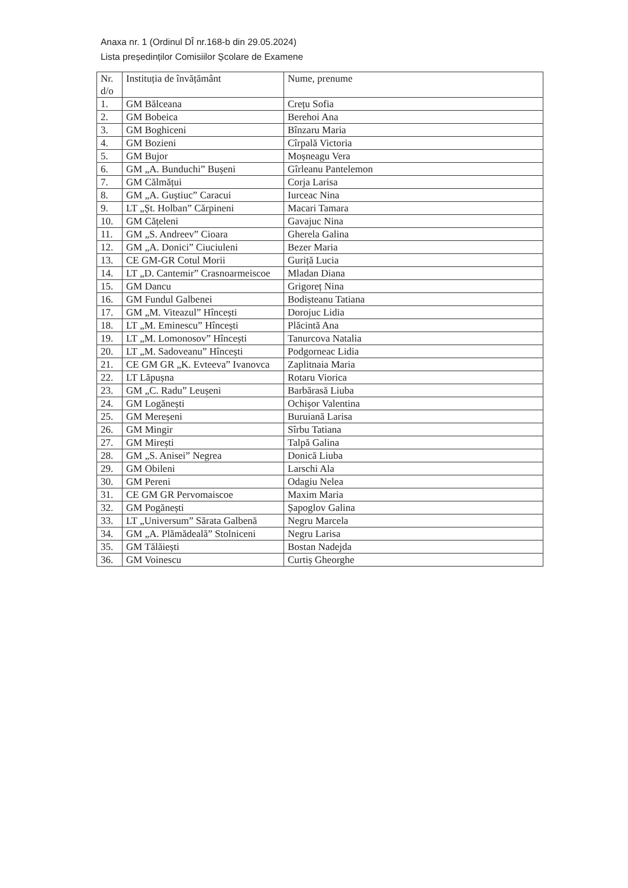Anaxa nr. 1 (Ordinul DÎ nr.168-b din 29.05.2024)
Lista președinților Comisiilor Școlare de Examene
| Nr. d/o | Instituția de învățământ | Nume, prenume |
| 1. | GM Bălceana | Crețu Sofia |
| 2. | GM Bobeica | Berehoi Ana |
| 3. | GM Boghiceni | Bînzaru Maria |
| 4. | GM Bozieni | Cîrpală Victoria |
| 5. | GM Bujor | Moșneagu Vera |
| 6. | GM „A. Bunduchi” Bușeni | Gîrleanu Pantelemon |
| 7. | GM Călmățui | Corja Larisa |
| 8. | GM „A. Guștiuc” Caracui | Iurceac Nina |
| 9. | LT „Șt. Holban” Cărpineni | Macari Tamara |
| 10. | GM Cățeleni | Gavajuc Nina |
| 11. | GM „S. Andreev” Cioara | Gherela Galina |
| 12. | GM „A. Donici” Ciuciuleni | Bezer Maria |
| 13. | CE GM-GR Cotul Morii | Guriță Lucia |
| 14. | LT „D. Cantemir” Crasnoarmeiscoe | Mladan Diana |
| 15. | GM Dancu | Grigoreț Nina |
| 16. | GM Fundul Galbenei | Bodișteanu Tatiana |
| 17. | GM „M. Viteazul” Hîncești | Dorojuc Lidia |
| 18. | LT „M. Eminescu” Hîncești | Plăcintă Ana |
| 19. | LT „M. Lomonosov” Hîncești | Tanurcova Natalia |
| 20. | LT „M. Sadoveanu” Hîncești | Podgorneac Lidia |
| 21. | CE GM GR „K. Evteeva” Ivanovca | Zaplitnaia Maria |
| 22. | LT Lăpușna | Rotaru Viorica |
| 23. | GM „C. Radu” Leușeni | Barbărasă Liuba |
| 24. | GM Logănești | Ochișor Valentina |
| 25. | GM Mereșeni | Buruiană Larisa |
| 26. | GM Mingir | Sîrbu Tatiana |
| 27. | GM Mirești | Talpă Galina |
| 28. | GM „S. Anisei” Negrea | Donică Liuba |
| 29. | GM Obileni | Larschi Ala |
| 30. | GM Pereni | Odagiu Nelea |
| 31. | CE GM GR Pervomaiscoe | Maxim Maria |
| 32. | GM Pogănești | Șapoglov Galina |
| 33. | LT „Universum” Sărata Galbenă | Negru Marcela |
| 34. | GM „A. Plămădeală” Stolniceni | Negru Larisa |
| 35. | GM Tălăiești | Bostan Nadejda |
| 36. | GM Voinescu | Curtiș Gheorghe |